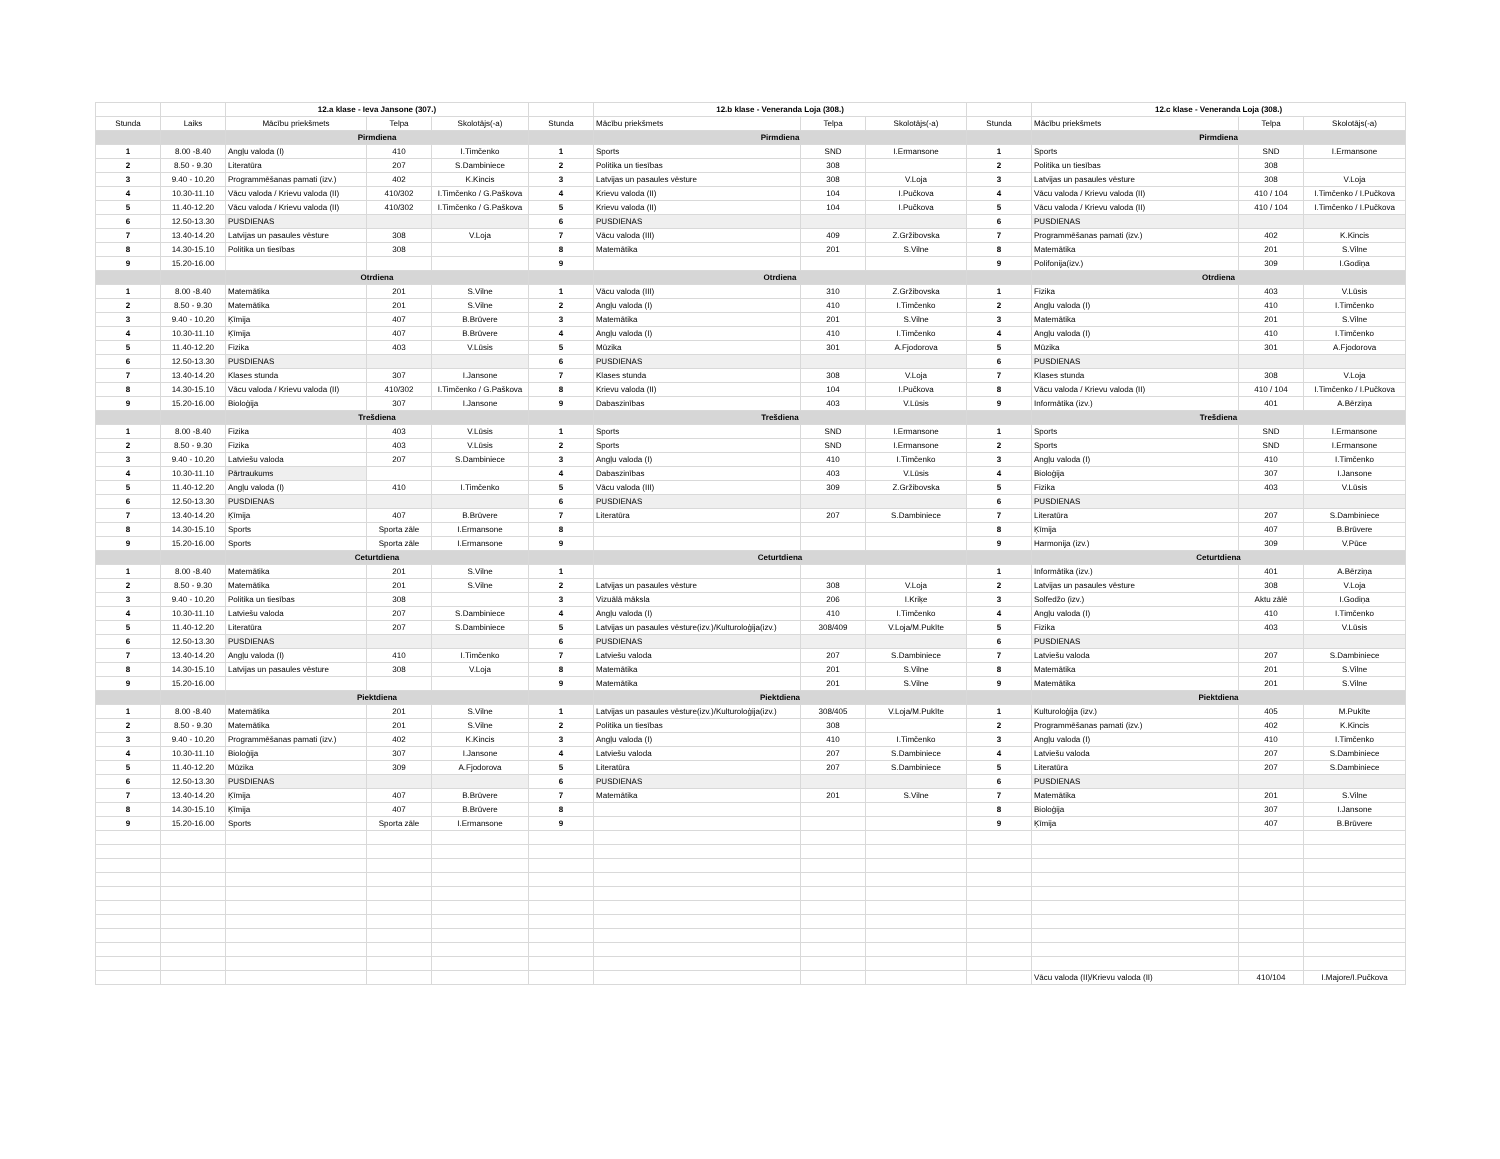| | | 12.a klase - Ieva Jansone (307.) | | | | 12.b klase - Veneranda Loja (308.) | | | | 12.c klase - Veneranda Loja (308.) | | |
| --- | --- | --- | --- | --- | --- | --- | --- | --- | --- | --- | --- | --- |
| Stunda | Laiks | Mācību priekšmets | Telpa | Skolotājs(-a) | Stunda | Mācību priekšmets | Telpa | Skolotājs(-a) | Stunda | Mācību priekšmets | Telpa | Skolotājs(-a) |
| | | Pirmdiena | | | | Pirmdiena | | | | Pirmdiena | | |
| 1 | 8.00 -8.40 | Angļu valoda (I) | 410 | I.Timčenko | 1 | Sports | SND | I.Ermansone | 1 | Sports | SND | I.Ermansone |
| 2 | 8.50 - 9.30 | Literatūra | 207 | S.Dambiniece | 2 | Politika un tiesības | 308 | | 2 | Politika un tiesības | 308 | |
| 3 | 9.40 - 10.20 | Programmēšanas pamati (izv.) | 402 | K.Kincis | 3 | Latvijas un pasaules vēsture | 308 | V.Loja | 3 | Latvijas un pasaules vēsture | 308 | V.Loja |
| 4 | 10.30-11.10 | Vācu valoda / Krievu valoda (II) | 410/302 | I.Timčenko / G.Paškova | 4 | Krievu valoda (II) | 104 | I.Pučkova | 4 | Vācu valoda / Krievu valoda (II) | 410 / 104 | I.Timčenko / I.Pučkova |
| 5 | 11.40-12.20 | Vācu valoda / Krievu valoda (II) | 410/302 | I.Timčenko / G.Paškova | 5 | Krievu valoda (II) | 104 | I.Pučkova | 5 | Vācu valoda / Krievu valoda (II) | 410 / 104 | I.Timčenko / I.Pučkova |
| 6 | 12.50-13.30 | PUSDIENAS | | | 6 | PUSDIENAS | | | 6 | PUSDIENAS | | |
| 7 | 13.40-14.20 | Latvijas un pasaules vēsture | 308 | V.Loja | 7 | Vācu valoda (III) | 409 | Z.Gržibovska | 7 | Programmēšanas pamati (izv.) | 402 | K.Kincis |
| 8 | 14.30-15.10 | Politika un tiesības | 308 | | 8 | Matemātika | 201 | S.Vilne | 8 | Matemātika | 201 | S.Vilne |
| 9 | 15.20-16.00 | | | | 9 | | | | 9 | Polifonija(izv.) | 309 | I.Godiņa |
| | | Otrdiena | | | | Otrdiena | | | | Otrdiena | | |
| 1 | 8.00 -8.40 | Matemātika | 201 | S.Vilne | 1 | Vācu valoda (III) | 310 | Z.Gržibovska | 1 | Fizika | 403 | V.Lūsis |
| 2 | 8.50 - 9.30 | Matemātika | 201 | S.Vilne | 2 | Angļu valoda (I) | 410 | I.Timčenko | 2 | Angļu valoda (I) | 410 | I.Timčenko |
| 3 | 9.40 - 10.20 | Ķīmija | 407 | B.Brūvere | 3 | Matemātika | 201 | S.Vilne | 3 | Matemātika | 201 | S.Vilne |
| 4 | 10.30-11.10 | Ķīmija | 407 | B.Brūvere | 4 | Angļu valoda (I) | 410 | I.Timčenko | 4 | Angļu valoda (I) | 410 | I.Timčenko |
| 5 | 11.40-12.20 | Fizika | 403 | V.Lūsis | 5 | Mūzika | 301 | A.Fjodorova | 5 | Mūzika | 301 | A.Fjodorova |
| 6 | 12.50-13.30 | PUSDIENAS | | | 6 | PUSDIENAS | | | 6 | PUSDIENAS | | |
| 7 | 13.40-14.20 | Klases stunda | 307 | I.Jansone | 7 | Klases stunda | 308 | V.Loja | 7 | Klases stunda | 308 | V.Loja |
| 8 | 14.30-15.10 | Vācu valoda / Krievu valoda (II) | 410/302 | I.Timčenko / G.Paškova | 8 | Krievu valoda (II) | 104 | I.Pučkova | 8 | Vācu valoda / Krievu valoda (II) | 410 / 104 | I.Timčenko / I.Pučkova |
| 9 | 15.20-16.00 | Bioloģija | 307 | I.Jansone | 9 | Dabaszinības | 403 | V.Lūsis | 9 | Informātika (izv.) | 401 | A.Bērziņa |
| | | Trešdiena | | | | Trešdiena | | | | Trešdiena | | |
| 1 | 8.00 -8.40 | Fizika | 403 | V.Lūsis | 1 | Sports | SND | I.Ermansone | 1 | Sports | SND | I.Ermansone |
| 2 | 8.50 - 9.30 | Fizika | 403 | V.Lūsis | 2 | Sports | SND | I.Ermansone | 2 | Sports | SND | I.Ermansone |
| 3 | 9.40 - 10.20 | Latviešu valoda | 207 | S.Dambiniece | 3 | Angļu valoda (I) | 410 | I.Timčenko | 3 | Angļu valoda (I) | 410 | I.Timčenko |
| 4 | 10.30-11.10 | Pārtraukums | | | 4 | Dabaszinības | 403 | V.Lūsis | 4 | Bioloģija | 307 | I.Jansone |
| 5 | 11.40-12.20 | Angļu valoda (I) | 410 | I.Timčenko | 5 | Vācu valoda (III) | 309 | Z.Gržibovska | 5 | Fizika | 403 | V.Lūsis |
| 6 | 12.50-13.30 | PUSDIENAS | | | 6 | PUSDIENAS | | | 6 | PUSDIENAS | | |
| 7 | 13.40-14.20 | Ķīmija | 407 | B.Brūvere | 7 | Literatūra | 207 | S.Dambiniece | 7 | Literatūra | 207 | S.Dambiniece |
| 8 | 14.30-15.10 | Sports | Sporta zāle | I.Ermansone | 8 | | | | 8 | Ķīmija | 407 | B.Brūvere |
| 9 | 15.20-16.00 | Sports | Sporta zāle | I.Ermansone | 9 | | | | 9 | Harmonija (izv.) | 309 | V.Pūce |
| | | Ceturtdiena | | | | Ceturtdiena | | | | Ceturtdiena | | |
| 1 | 8.00 -8.40 | Matemātika | 201 | S.Vilne | 1 | | | | 1 | Informātika (izv.) | 401 | A.Bērziņa |
| 2 | 8.50 - 9.30 | Matemātika | 201 | S.Vilne | 2 | Latvijas un pasaules vēsture | 308 | V.Loja | 2 | Latvijas un pasaules vēsture | 308 | V.Loja |
| 3 | 9.40 - 10.20 | Politika un tiesības | 308 | | 3 | Vizuālā māksla | 206 | I.Kriķe | 3 | Solfedžo (izv.) | Aktu zālē | I.Godiņa |
| 4 | 10.30-11.10 | Latviešu valoda | 207 | S.Dambiniece | 4 | Angļu valoda (I) | 410 | I.Timčenko | 4 | Angļu valoda (I) | 410 | I.Timčenko |
| 5 | 11.40-12.20 | Literatūra | 207 | S.Dambiniece | 5 | Latvijas un pasaules vēsture(izv.)/Kulturoloģija(izv.) | 308/409 | V.Loja/M.Pukīte | 5 | Fizika | 403 | V.Lūsis |
| 6 | 12.50-13.30 | PUSDIENAS | | | 6 | PUSDIENAS | | | 6 | PUSDIENAS | | |
| 7 | 13.40-14.20 | Angļu valoda (I) | 410 | I.Timčenko | 7 | Latviešu valoda | 207 | S.Dambiniece | 7 | Latviešu valoda | 207 | S.Dambiniece |
| 8 | 14.30-15.10 | Latvijas un pasaules vēsture | 308 | V.Loja | 8 | Matemātika | 201 | S.Vilne | 8 | Matemātika | 201 | S.Vilne |
| 9 | 15.20-16.00 | | | | 9 | Matemātika | 201 | S.Vilne | 9 | Matemātika | 201 | S.Vilne |
| | | Piektdiena | | | | Piektdiena | | | | Piektdiena | | |
| 1 | 8.00 -8.40 | Matemātika | 201 | S.Vilne | 1 | Latvijas un pasaules vēsture(izv.)/Kulturoloģija(izv.) | 308/405 | V.Loja/M.Pukīte | 1 | Kulturoloģija (izv.) | 405 | M.Pukīte |
| 2 | 8.50 - 9.30 | Matemātika | 201 | S.Vilne | 2 | Politika un tiesības | 308 | | 2 | Programmēšanas pamati (izv.) | 402 | K.Kincis |
| 3 | 9.40 - 10.20 | Programmēšanas pamati (izv.) | 402 | K.Kincis | 3 | Angļu valoda (I) | 410 | I.Timčenko | 3 | Angļu valoda (I) | 410 | I.Timčenko |
| 4 | 10.30-11.10 | Bioloģija | 307 | I.Jansone | 4 | Latviešu valoda | 207 | S.Dambiniece | 4 | Latviešu valoda | 207 | S.Dambiniece |
| 5 | 11.40-12.20 | Mūzika | 309 | A.Fjodorova | 5 | Literatūra | 207 | S.Dambiniece | 5 | Literatūra | 207 | S.Dambiniece |
| 6 | 12.50-13.30 | PUSDIENAS | | | 6 | PUSDIENAS | | | 6 | PUSDIENAS | | |
| 7 | 13.40-14.20 | Ķīmija | 407 | B.Brūvere | 7 | Matemātika | 201 | S.Vilne | 7 | Matemātika | 201 | S.Vilne |
| 8 | 14.30-15.10 | Ķīmija | 407 | B.Brūvere | 8 | | | | 8 | Bioloģija | 307 | I.Jansone |
| 9 | 15.20-16.00 | Sports | Sporta zāle | I.Ermansone | 9 | | | | 9 | Ķīmija | 407 | B.Brūvere |
| | | | | | | | | | | Vācu valoda (II)/Krievu valoda (II) | 410/104 | I.Majore/I.Pučkova |